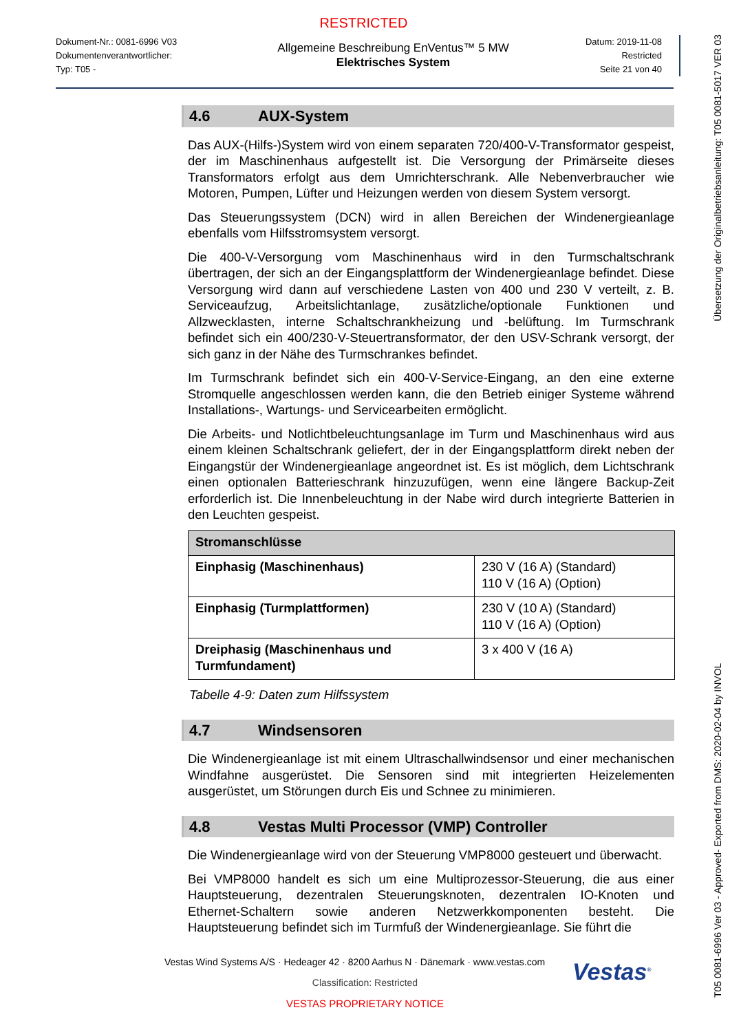RESTRICTED
Dokument-Nr.: 0081-6996 V03
Dokumentenverantwortlicher:
Typ: T05 -
Allgemeine Beschreibung EnVentus™ 5 MW
Elektrisches System
Datum: 2019-11-08
Restricted
Seite 21 von 40
4.6 AUX-System
Das AUX-(Hilfs-)System wird von einem separaten 720/400-V-Transformator gespeist, der im Maschinenhaus aufgestellt ist. Die Versorgung der Primärseite dieses Transformators erfolgt aus dem Umrichterschrank. Alle Nebenverbraucher wie Motoren, Pumpen, Lüfter und Heizungen werden von diesem System versorgt.
Das Steuerungssystem (DCN) wird in allen Bereichen der Windenergieanlage ebenfalls vom Hilfsstromsystem versorgt.
Die 400-V-Versorgung vom Maschinenhaus wird in den Turmschaltschrank übertragen, der sich an der Eingangsplattform der Windenergieanlage befindet. Diese Versorgung wird dann auf verschiedene Lasten von 400 und 230 V verteilt, z. B. Serviceaufzug, Arbeitslichtanlage, zusätzliche/optionale Funktionen und Allzwecklasten, interne Schaltschrankheizung und -belüftung. Im Turmschrank befindet sich ein 400/230-V-Steuertransformator, der den USV-Schrank versorgt, der sich ganz in der Nähe des Turmschrankes befindet.
Im Turmschrank befindet sich ein 400-V-Service-Eingang, an den eine externe Stromquelle angeschlossen werden kann, die den Betrieb einiger Systeme während Installations-, Wartungs- und Servicearbeiten ermöglicht.
Die Arbeits- und Notlichtbeleuchtungsanlage im Turm und Maschinenhaus wird aus einem kleinen Schaltschrank geliefert, der in der Eingangsplattform direkt neben der Eingangstür der Windenergieanlage angeordnet ist. Es ist möglich, dem Lichtschrank einen optionalen Batterieschrank hinzuzufügen, wenn eine längere Backup-Zeit erforderlich ist. Die Innenbeleuchtung in der Nabe wird durch integrierte Batterien in den Leuchten gespeist.
| Stromanschlüsse | |
| --- | --- |
| Einphasig (Maschinenhaus) | 230 V (16 A) (Standard) 110 V (16 A) (Option) |
| Einphasig (Turmplattformen) | 230 V (10 A) (Standard) 110 V (16 A) (Option) |
| Dreiphasig (Maschinenhaus und Turmfundament) | 3 x 400 V (16 A) |
Tabelle 4-9: Daten zum Hilfssystem
4.7 Windsensoren
Die Windenergieanlage ist mit einem Ultraschallwindsensor und einer mechanischen Windfahne ausgerüstet. Die Sensoren sind mit integrierten Heizelementen ausgerüstet, um Störungen durch Eis und Schnee zu minimieren.
4.8 Vestas Multi Processor (VMP) Controller
Die Windenergieanlage wird von der Steuerung VMP8000 gesteuert und überwacht.
Bei VMP8000 handelt es sich um eine Multiprozessor-Steuerung, die aus einer Hauptsteuerung, dezentralen Steuerungsknoten, dezentralen IO-Knoten und Ethernet-Schaltern sowie anderen Netzwerkkomponenten besteht. Die Hauptsteuerung befindet sich im Turmfuß der Windenergieanlage. Sie führt die
T05 0081-6996 Ver 03 - Approved- Exported from DMS: 2020-02-04 by INVOL Übersetzung der Originalbetriebsanleitung: T05 0081-5017 VER 03
Vestas<sup>®</sup>
Vestas Wind Systems A/S · Hedeager 42 · 8200 Aarhus N · Dänemark · www.vestas.com
Classification: Restricted
VESTAS PROPRIETARY NOTICE